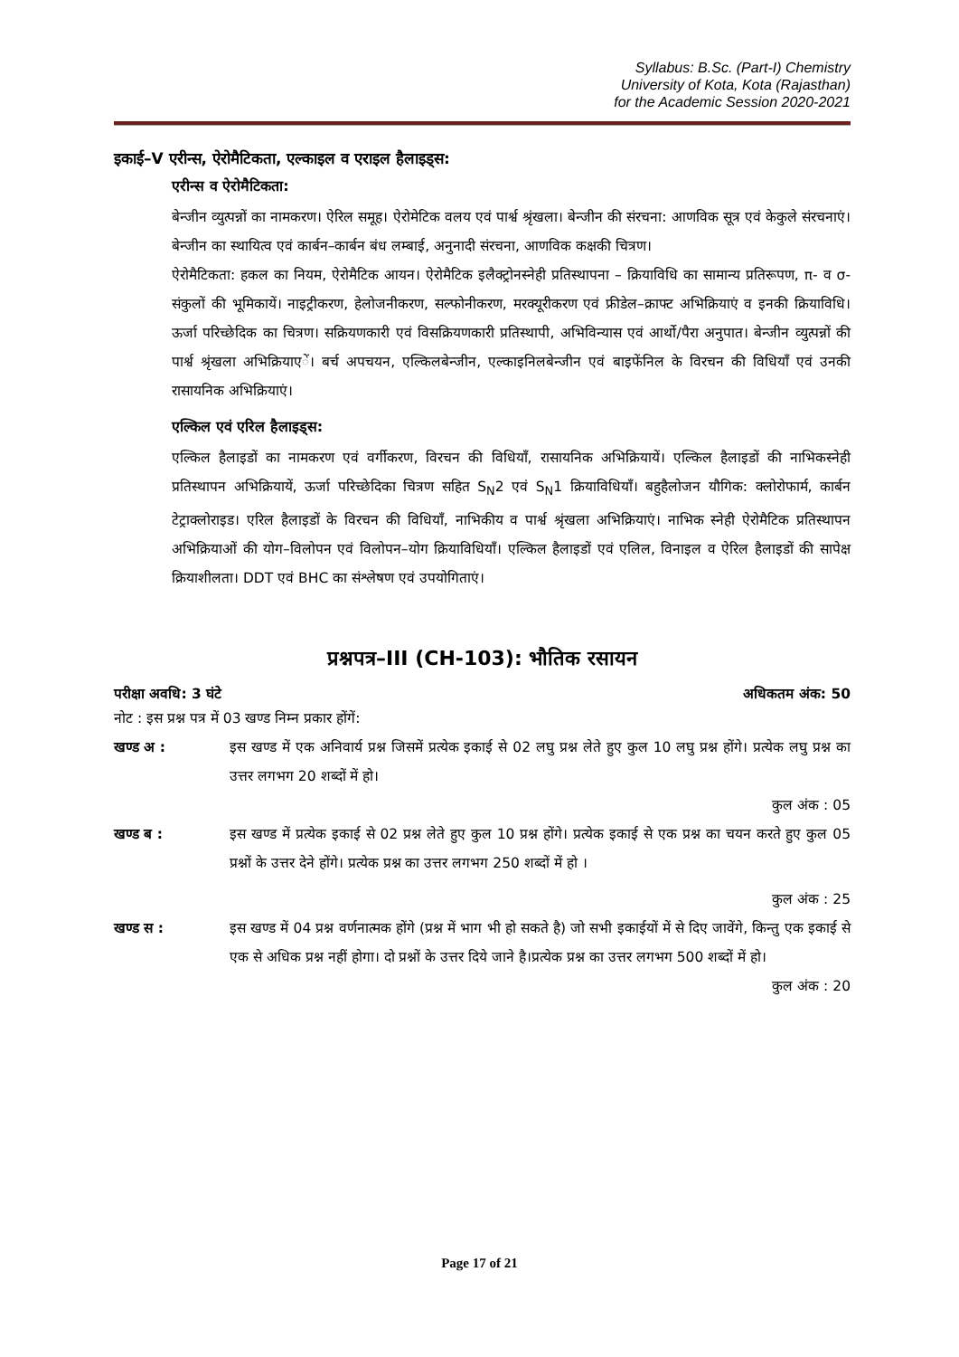Syllabus: B.Sc. (Part-I) Chemistry
University of Kota, Kota (Rajasthan)
for the Academic Session 2020-2021
इकाई–V एरीन्स, ऐरोमैटिकता, एल्काइल व एराइल हैलाइड्स:
एरीन्स व ऐरोमैटिकता:
बेन्जीन व्युत्पन्नों का नामकरण। ऐरिल समूह। ऐरोमेटिक वलय एवं पार्श्व श्रृंखला। बेन्जीन की संरचना: आणविक सूत्र एवं केकुले संरचनाएं। बेन्जीन का स्थायित्व एवं कार्बन–कार्बन बंध लम्बाई, अनुनादी संरचना, आणविक कक्षकी चित्रण।
ऐरोमैटिकता: हकल का नियम, ऐरोमैटिक आयन। ऐरोमैटिक इलैक्ट्रोनस्नेही प्रतिस्थापना – क्रियाविधि का सामान्य प्रतिरूपण, π- व σ-संकुलों की भूमिकायें। नाइट्रीकरण, हेलोजनीकरण, सल्फोनीकरण, मरक्यूरीकरण एवं फ्रीडेल–क्राफ्ट अभिक्रियाएं व इनकी क्रियाविधि। ऊर्जा परिच्छेदिक का चित्रण। सक्रियणकारी एवं विसक्रियणकारी प्रतिस्थापी, अभिविन्यास एवं आर्थो/पैरा अनुपात। बेन्जीन व्युत्पन्नों की पार्श्व श्रृंखला अभिक्रियाएें। बर्च अपचयन, एल्किलबेन्जीन, एल्काइनिलबेन्जीन एवं बाइफेंनिल के विरचन की विधियाँ एवं उनकी रासायनिक अभिक्रियाएं।
एल्किल एवं एरिल हैलाइड्स:
एल्किल हैलाइडों का नामकरण एवं वर्गीकरण, विरचन की विधियाँ, रासायनिक अभिक्रियायें। एल्किल हैलाइडों की नाभिकस्नेही प्रतिस्थापन अभिक्रियायें, ऊर्जा परिच्छेदिका चित्रण सहित S<sub>N</sub>2 एवं S<sub>N</sub>1 क्रियाविधियाँ। बहुहैलोजन यौगिक: क्लोरोफार्म, कार्बन टेट्राक्लोराइड। एरिल हैलाइडों के विरचन की विधियाँ, नाभिकीय व पार्श्व श्रृंखला अभिक्रियाएं। नाभिक स्नेही ऐरोमैटिक प्रतिस्थापन अभिक्रियाओं की योग–विलोपन एवं विलोपन–योग क्रियाविधियाँ। एल्किल हैलाइडों एवं एलिल, विनाइल व ऐरिल हैलाइडों की सापेक्ष क्रियाशीलता। DDT एवं BHC का संश्लेषण एवं उपयोगिताएं।
प्रश्नपत्र–III (CH-103): भौतिक रसायन
परीक्षा अवधि: 3 घंटे अधिकतम अंक: 50
नोट : इस प्रश्न पत्र में 03 खण्ड निम्न प्रकार होंगें:
खण्ड अ : इस खण्ड में एक अनिवार्य प्रश्न जिसमें प्रत्येक इकाई से 02 लघु प्रश्न लेते हुए कुल 10 लघु प्रश्न होंगे। प्रत्येक लघु प्रश्न का उत्तर लगभग 20 शब्दों में हो।
कुल अंक : 05
खण्ड ब : इस खण्ड में प्रत्येक इकाई से 02 प्रश्न लेते हुए कुल 10 प्रश्न होंगे। प्रत्येक इकाई से एक प्रश्न का चयन करते हुए कुल 05 प्रश्नों के उत्तर देने होंगे। प्रत्येक प्रश्न का उत्तर लगभग 250 शब्दों में हो ।
कुल अंक : 25
खण्ड स : इस खण्ड में 04 प्रश्न वर्णनात्मक होंगे (प्रश्न में भाग भी हो सकते है) जो सभी इकाईयों में से दिए जावेंगे, किन्तु एक इकाई से एक से अधिक प्रश्न नहीं होगा। दो प्रश्नों के उत्तर दिये जाने है।प्रत्येक प्रश्न का उत्तर लगभग 500 शब्दों में हो।
कुल अंक : 20
Page 17 of 21